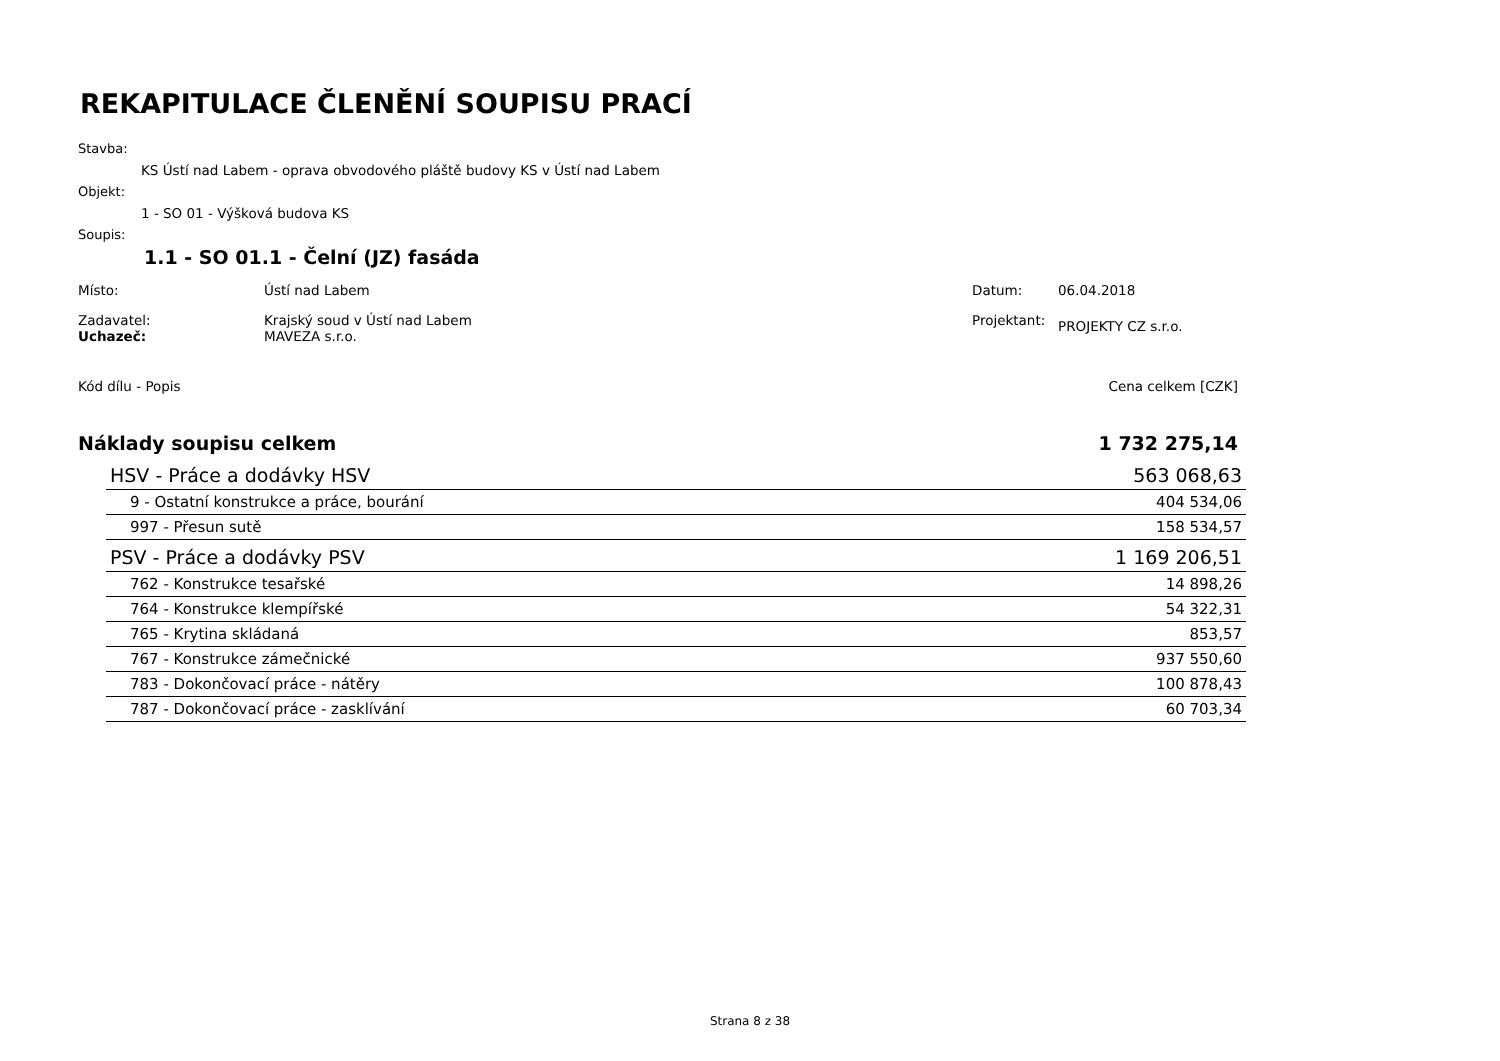REKAPITULACE ČLENĚNÍ SOUPISU PRACÍ
Stavba:
KS Ústí nad Labem - oprava obvodového pláště budovy KS v Ústí nad Labem
Objekt:
1 - SO 01 - Výšková budova KS
Soupis:
1.1 - SO 01.1 - Čelní (JZ) fasáda
Místo: Ústí nad Labem Datum: 06.04.2018
Zadavatel:
Uchazeč: Krajský soud v Ústí nad Labem
MAVEZA s.r.o. Projektant: PROJEKTY CZ s.r.o.
Kód dílu - Popis Cena celkem [CZK]
Náklady soupisu celkem 1 732 275,14
| HSV - Práce a dodávky HSV | 563 068,63 |
| 9 - Ostatní konstrukce a práce, bourání | 404 534,06 |
| 997 - Přesun sutě | 158 534,57 |
| PSV - Práce a dodávky PSV | 1 169 206,51 |
| 762 - Konstrukce tesařské | 14 898,26 |
| 764 - Konstrukce klempířské | 54 322,31 |
| 765 - Krytina skládaná | 853,57 |
| 767 - Konstrukce zámečnické | 937 550,60 |
| 783 - Dokončovací práce - nátěry | 100 878,43 |
| 787 - Dokončovací práce - zasklívání | 60 703,34 |
Strana 8 z 38